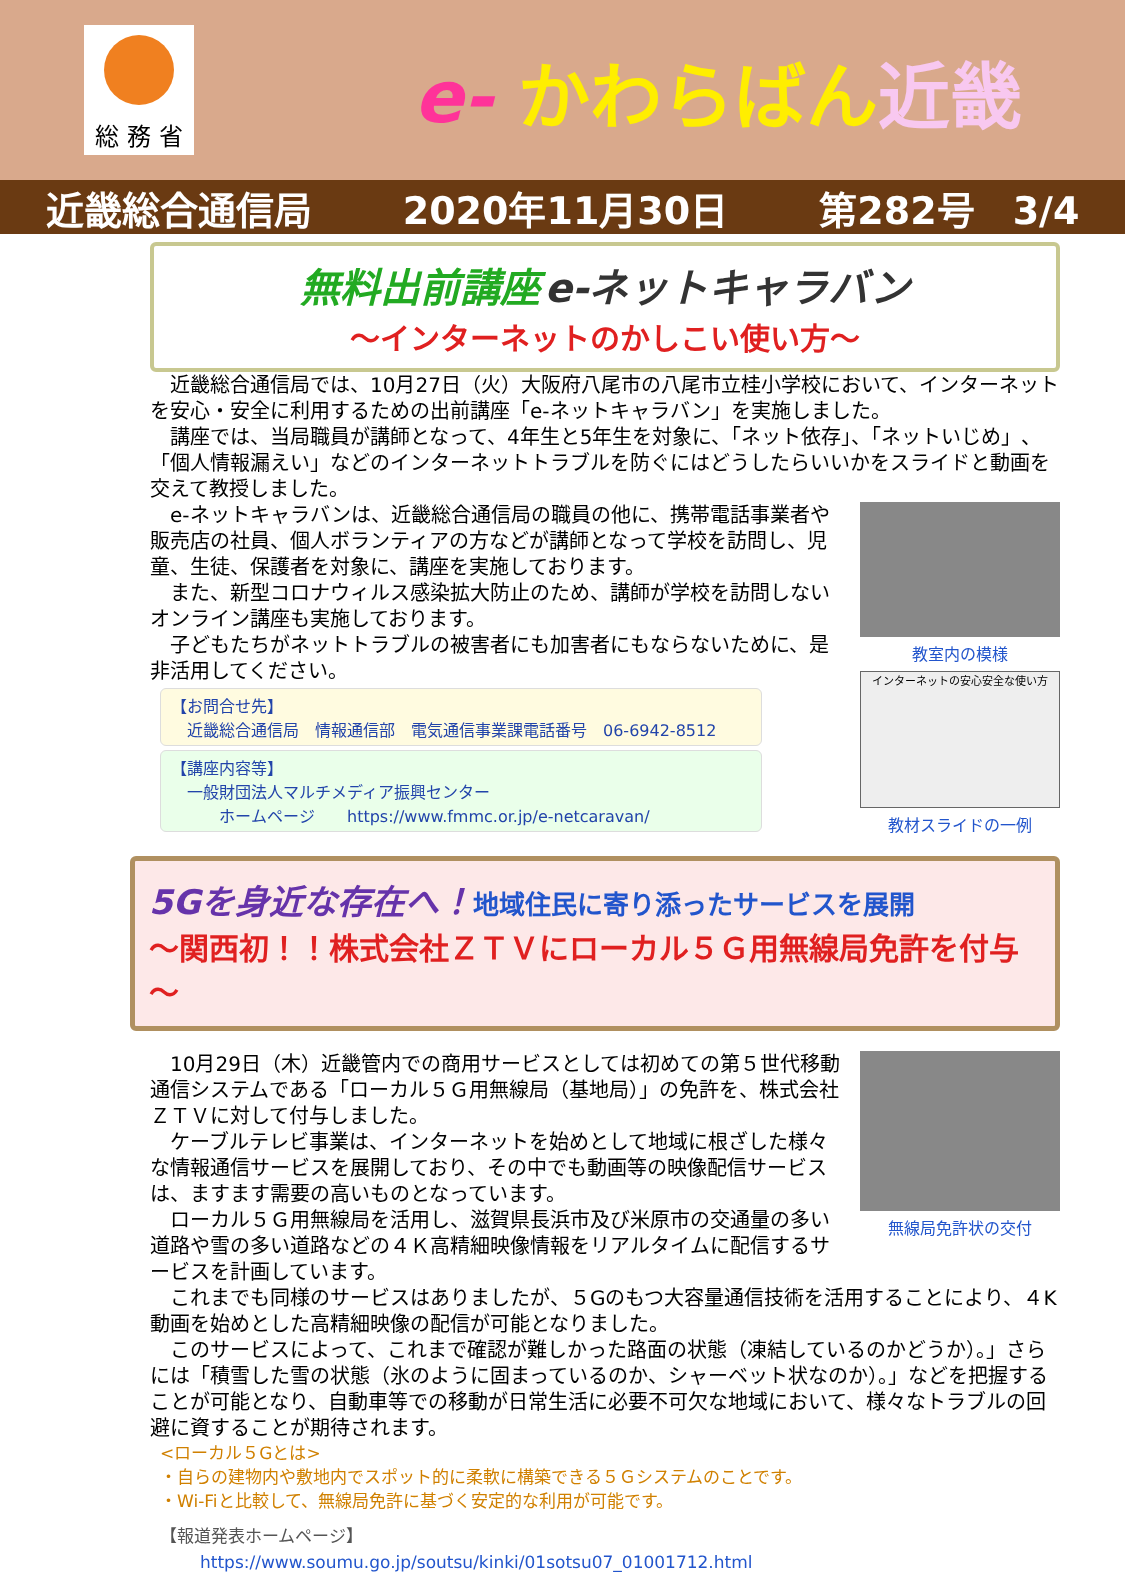総 務 省
e- かわらばん近畿
近畿総合通信局 2020年11月30日 第282号　3/4
無料出前講座 e-ネットキャラバン
～インターネットのかしこい使い方～
　近畿総合通信局では、10月27日（火）大阪府八尾市の八尾市立桂小学校において、インターネットを安心・安全に利用するための出前講座「e-ネットキャラバン」を実施しました。
　講座では、当局職員が講師となって、4年生と5年生を対象に、「ネット依存」、「ネットいじめ」、「個人情報漏えい」などのインターネットトラブルを防ぐにはどうしたらいいかをスライドと動画を交えて教授しました。
　e-ネットキャラバンは、近畿総合通信局の職員の他に、携帯電話事業者や販売店の社員、個人ボランティアの方などが講師となって学校を訪問し、児童、生徒、保護者を対象に、講座を実施しております。
　また、新型コロナウィルス感染拡大防止のため、講師が学校を訪問しないオンライン講座も実施しております。
　子どもたちがネットトラブルの被害者にも加害者にもならないために、是非活用してください。
【お問合せ先】
　近畿総合通信局　情報通信部　電気通信事業課電話番号　06-6942-8512
【講座内容等】
　一般財団法人マルチメディア振興センター
　　　ホームページ　　https://www.fmmc.or.jp/e-netcaravan/
教室内の模様
インターネットの安心安全な使い方
教材スライドの一例
5Gを身近な存在へ！地域住民に寄り添ったサービスを展開
～関西初！！株式会社ＺＴＶにローカル５Ｇ用無線局免許を付与～
　10月29日（木）近畿管内での商用サービスとしては初めての第５世代移動通信システムである「ローカル５Ｇ用無線局（基地局）」の免許を、株式会社ＺＴＶに対して付与しました。
　ケーブルテレビ事業は、インターネットを始めとして地域に根ざした様々な情報通信サービスを展開しており、その中でも動画等の映像配信サービスは、ますます需要の高いものとなっています。
　ローカル５Ｇ用無線局を活用し、滋賀県長浜市及び米原市の交通量の多い道路や雪の多い道路などの４Ｋ高精細映像情報をリアルタイムに配信するサービスを計画しています。
無線局免許状の交付
　これまでも同様のサービスはありましたが、５Gのもつ大容量通信技術を活用することにより、４K動画を始めとした高精細映像の配信が可能となりました。
　このサービスによって、これまで確認が難しかった路面の状態（凍結しているのかどうか）。」さらには「積雪した雪の状態（氷のように固まっているのか、シャーベット状なのか）。」などを把握することが可能となり、自動車等での移動が日常生活に必要不可欠な地域において、様々なトラブルの回避に資することが期待されます。
<ローカル５Gとは>
・自らの建物内や敷地内でスポット的に柔軟に構築できる５Ｇシステムのことです。
・Wi-Fiと比較して、無線局免許に基づく安定的な利用が可能です。
【報道発表ホームページ】
https://www.soumu.go.jp/soutsu/kinki/01sotsu07_01001712.html